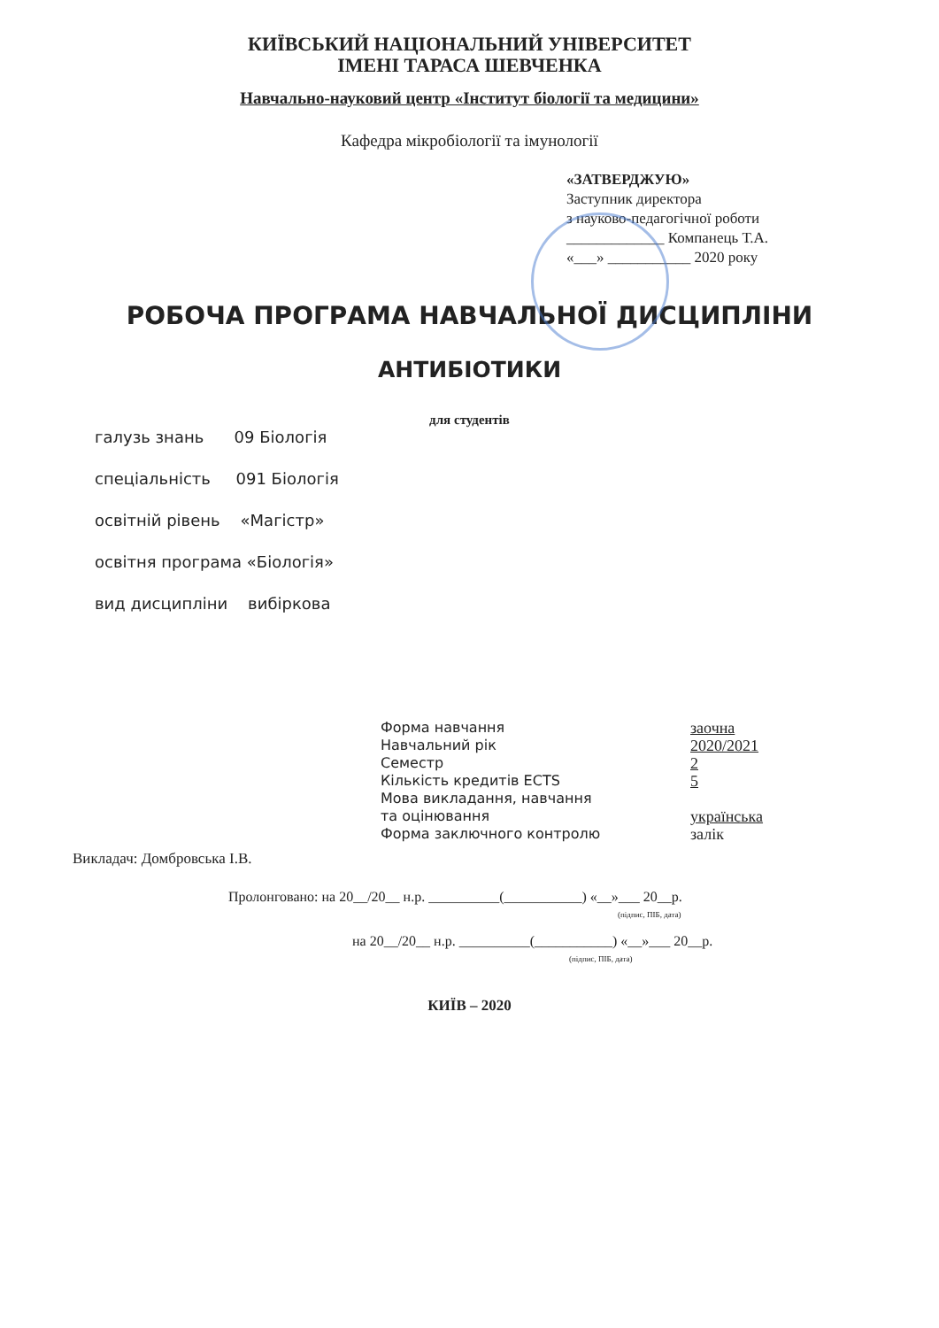КИЇВСЬКИЙ НАЦІОНАЛЬНИЙ УНІВЕРСИТЕТ
ІМЕНІ ТАРАСА ШЕВЧЕНКА
Навчально-науковий центр «Інститут біології та медицини»
Кафедра мікробіології та імунології
«ЗАТВЕРДЖУЮ»
Заступник директора
з науково-педагогічної роботи
_____________ Компанець Т.А.
«___» ___________ 2020 року
РОБОЧА ПРОГРАМА НАВЧАЛЬНОЇ ДИСЦИПЛІНИ
АНТИБІОТИКИ
для студентів
галузь знань 09 Біологія
спеціальність 091 Біологія
освітній рівень «Магістр»
освітня програма «Біологія»
вид дисципліни вибіркова
| Форма навчання | заочна |
| Навчальний рік | 2020/2021 |
| Семестр | 2 |
| Кількість кредитів ECTS | 5 |
| Мова викладання, навчання та оцінювання | українська |
| Форма заключного контролю | залік |
Викладач: Домбровська І.В.
Пролонговано: на 20__/20__ н.р. __________(___________) «__»___ 20__р.
(підпис, ПІБ, дата)
на 20__/20__ н.р. __________(___________) «__»___ 20__р.
(підпис, ПІБ, дата)
КИЇВ – 2020